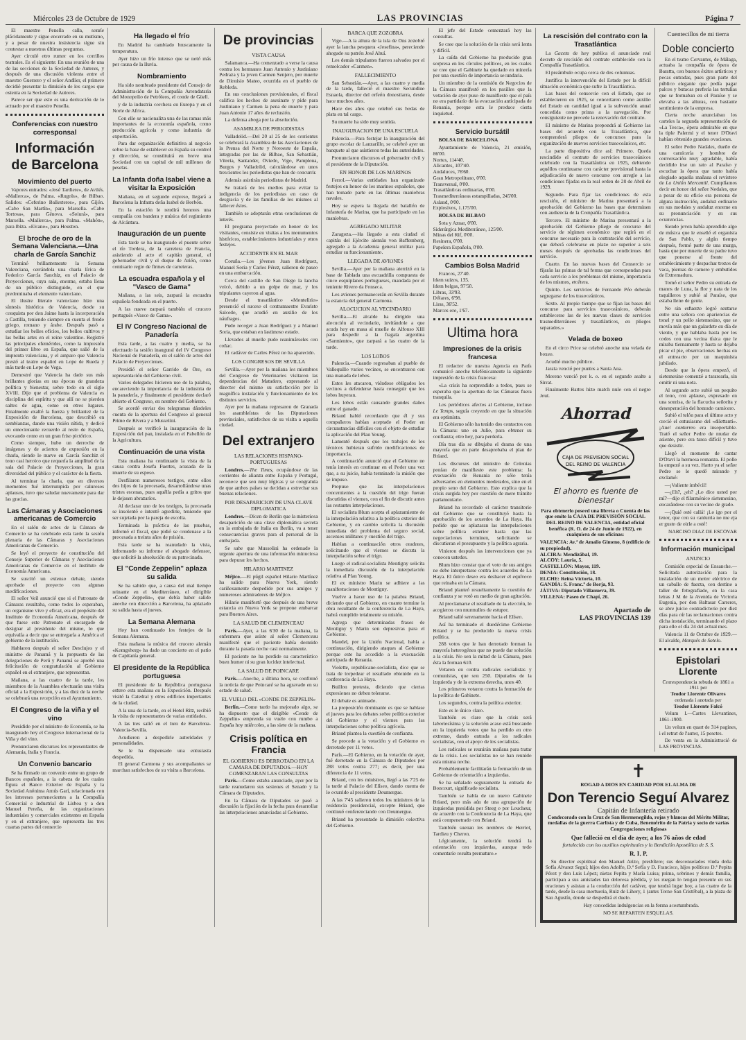Miércoles 23 de Octubre de 1929 LAS PROVINCIAS Página 7
El maestro Penella calla, sonríe plácidamente y sigue encerrado en su mutismo, y a pesar de nuestra insistencia sigue sin contestar a nuestras últimas preguntas.
Ayer circuló otro rumor en los corrillos teatrales. Es el siguiente: En una reunión de una de las secciones de la Sociedad de Autores, y después de una discusión violenta entre el maestro Guerrero y el señor Andlier, el primero decidió presentar la dimisión de los cargos que ostenta en la Sociedad de Autores.
Parece ser que esto es una derivación de lo actuado por el maestro Penella.
Conferencias con nuestro corresponsal
Información de Barcelona
Movimiento del puerto
Vapores entrados: «José Tardiere», de Avilés. «Mallorca», de Palma. «Rugols», de Bilbao. Salidos: «Ceferino Ballesteros», para Gijón. «Cabo San Martín», para Marsella. «Cabo Tortosa», para Génova. «Soiurá», para Marsella. «Mallorca», para Palma. «Mahón», para Ibiza. «Elcano», para Houston.
El broche de oro de la Semana Valenciana.—Una charla de García Sanchiz
Terminó brillantemente la Semana Valenciana, cerrándola una charla lírica de Federico García Sanchiz, en el Palacio de Proyecciones, cuya sala, enorme, estaba llena de un público distinguido, en el que predominaba el elemento valenciano.
El ilustre literato valenciano hizo una síntesis histórica de Valencia, desde su conquista por don Jaime hasta la incorporación a Castilla, teniendo siempre en cuenta el fondo griego, romano y árabe. Después pasó a estudiar los bellos oficios, los bellos cultivos y las bellas artes en el reino valentino. Registró las principales efemérides, como la impresión del primer libro en España, que salió de la imprenta valenciana, y el amparo que Valencia prestó al teatro español en Lope de Rueda y más tarde en Lope de Vega.
Demostró que Valencia ha dado sus más brillantes glorias en sus épocas de grandeza política y bienestar, sobre todo en el siglo XVIII. Dijo que el problema de Valencia es disciplina del espíritu y que allí no se pierden saltos de agua, como en otros lugares. Finalmente exaltó la fuerza y brillantez de la Exposición de Barcelona, que describió en semblanzas, dando una visión nítida, y dedicó un emocionante recuerdo al resto de España, evocando como en un gran friso pictórico.
Como siempre, hubo un derroche de imágenes y de aciertos de expresión en la charla, siendo lo nuevo en García Sanchiz el tono casi heroico que requería la amplitud de la sala del Palacio de Proyecciones, la gran diversidad del público y el carácter de la fiesta.
Al terminar la charla, que en diversos momentos fué interrumpida por calurosos aplausos, tuvo que saludar nuevamente para dar las gracias.
Las Cámaras y Asociaciones americanas de Comercio
En el salón de actos de la Cámara de Comercio se ha celebrado esta tarde la sesión plenaria de las Cámaras y Asociaciones Americanas de Comercio.
Se leyó el proyecto de constitución del Consejo Superior de Cámaras y Asociaciones Americanas de Comercio en el Instituto de Economía Americana.
Se suscitó un extenso debate, siendo aprobado el proyecto con algunas modificaciones.
El señor Veil anunció que si el Patronato de Cámaras resultaba, como todos lo esperaban, un organismo vivo y eficaz, era el propósito del Instituto de Economía Americana, después de que fuese este Patronato el encargado de designar al presidente del mismo, lo que equivalía a decir que se entregaría a América el gobierno de la institución.
Hablaron después el señor Desclujos y el ministro de Panamá y la propuesta de las delegaciones de Perú y Panamá se aprobó una felicitación de congratulación al Gobierno español en el extranjero, que representan.
Mañana, a las cuatro de la tarde, los miembros de la Asamblea efectuarán una visita oficial a la Exposición, y a las diez de la noche se celebrará una recepción en el Ayuntamiento.
El Congreso de la viña y el vino
Presidido por el ministro de Economía, se ha inaugurado hoy el Congreso Internacional de la Viña y del vino.
Pronunciaron discursos los representantes de Alemania, Italia y Francia.
Un Convenio bancario
Se ha firmado un convenio entre un grupo de Bancos españoles, a la cabeza de los cuales figura el Banco Exterior de España y la Sociedad Anónima Arnús Garí, relacionada con los intereses pertenecientes a la Compañía Comercial e Industrial de Lisboa y a don Manuel Pereña, de las organizaciones industriales y comerciales existentes en España y en el extranjero, que representa las tres cuartas partes del comercio
Ha llegado el frío
En Madrid ha cambiado bruscamente la temperatura.
Ayer hizo un frío intenso que se notó más por causa de la lluvia.
Nombramiento
Ha sido nombrado presidente del Consejo de Administración de la Compañía Arrendataria del Monopolio de Petróleos, el conde de Güell.
y de la industria corchera en Europa y en el Norte de Africa.
Con ello se nacionaliza una de las ramas más importantes de la economía española, como producción agrícola y como industria de exportación.
Para dar organización definitiva al negocio sobre la base de establecer en España su control y dirección, se constituirá en breve una Sociedad con un capital de mil millones de pesetas.
La Infanta doña Isabel viene a visitar la Exposición
Mañana, en el segundo expreso, llegará a Barcelona la Infanta doña Isabel de Borbón.
En la estación le rendirá honores una compañía con bandera y música del regimiento de Alcántara.
Inauguración de un puente
Esta tarde se ha inaugurado el puente sobre el río Tordera, de la carretera de Francia, asistiendo al acto el capitán general, el gobernador civil y el duque de Arión, como comisario regio de firmes de carreteras.
La escuadra española y el "Vasco de Gama"
Mañana, a las seis, zarpará la escuadra española fondeada en el puerto.
A las nueve zarpará también el crucero portugués «Vasco de Gama».
El IV Congreso Nacional de Panadería
Esta tarde, a las cuatro y media, se ha efectuado la sesión inaugural del IV Congreso Nacional de Panadería, en el salón de actos del Palacio de Proyecciones.
Presidió el señor Garrido de Oro, en representación del Gobierno civil.
Varios delegados hicieron uso de la palabra, encareciendo la importancia de la industria de la panadería, y finalmente el presidente declaró abierto el Congreso, en nombre del Gobierno.
Se acordó enviar dos telegramas dándoles cuenta de la apertura del Congreso al general Primo de Rivera y a Mussolini.
Después se verificó la inauguración de la Exposición del pan, instalada en el Pabellón de la Agricultura.
Continuación de una vista
Esta mañana ha continuado la vista de la causa contra Josefa Fuertes, acusada de la muerte de su esposo.
Desfilaron numerosos testigos, entre ellos dos hijos de la procesada, desarrollándose unas tristes escenas, pues aquélla pedía a gritos que le dejasen abrazarlos.
Al declarar uno de los testigos, la procesada se insolentó e intentó agredirle, teniendo que ser sujetada por la pareja de escolta.
Terminada la práctica de las pruebas, informó el fiscal, que pidió se condenase a la procesada a treinta años de prisión.
Esta tarde se ha reanudado la vista, informando su informe el abogado defensor, que solicitó la absolución de su patrocinada.
El "Conde Zeppelin" aplaza su salida
Se ha sabido que, a causa del mal tiempo reinante en el Mediterráneo, el dirigible «Conde Zeppelin», que debía haber salido anoche con dirección a Barcelona, ha aplazado su salida hasta el jueves.
La Semana Alemana
Hoy han continuado los festejos de la Semana Alemana.
Esta mañana la música del crucero alemán «Komgsberg» ha dado un concierto en el patio de Capitanía general.
El presidente de la República portuguesa
El presidente de la República portuguesa estuvo esta mañana en la Exposición. Después visitó la Catedral y otros edificios importantes de la ciudad.
A la una de la tarde, en el Hotel Ritz, recibió la visita de representantes de varias entidades.
A las tres salió en el tren de Barcelona-Valencia-Sevilla.
Acudieron a despedirle autoridades y personalidades.
Se le ha dispensado una entusiasta despedida.
El general Carmona y sus acompañantes se marchan satisfechos de su visita a Barcelona.
De provincias
VISTA CAUSA
Salamanca.—Ha comenzado a verse la causa contra los hermanos Juan Antonio y Justiniano Pedraza y la joven Carmen Senjero, por muerte de Dionisio Mateo, ocurrida en el pueblo de Robleda.
En sus conclusiones provisionales, el fiscal califica los hechos de asesinato y pide para Justiniano y Carmen la pena de muerte y para Juan Antonio 17 años de reclusión.
La defensa aboga por la absolución.
ASAMBLEA DE PERIODISTAS
Valladolid.—Del 20 al 25 de los corrientes se celebrará la Asamblea de las Asociaciones de la Prensa del Norte y Noroeste de España, integradas por las de Bilbao, San Sebastián, Vitoria, Santander, Oviedo, Vigo, Pamplona, Burgos y Valladolid, calculándose en unos trescientos los periodistas que han de concurrir.
Además asistirán periodistas de Madrid.
Se tratará de los medios para evitar la indigencia de los periodistas en caso de desgracia y de las familias de los mismos al fallecer éstos.
También se adoptarán otras conclusiones de interés.
El programa proyectado en honor de los visitantes, consiste en visitas a los monumentos históricos, establecimientos industriales y otros festejos.
ACCIDENTE EN EL MAR
Coruña.—Los jóvenes Juan Rodríguez, Manuel Soria y Carlos Pérez, salieron de paseo en una embarcación.
Cerca del castillo de San Diego la lancha volcó, debido a un golpe de mar, y los tripulantes cayeron al agua.
Desde el trasatlántico «Montelirio» presenció el suceso el contramaestre Evaristo Salcedo, que acudió en auxilio de los náufragos.
Pudo recoger a Juan Rodríguez y a Manuel Soria, que estaban en lastimoso estado.
Llevados al muelle pudo reanimárseles con coñac.
El cadáver de Carlos Pérez no ha aparecido.
LOS CONGRESOS DE SEVILLA
Sevilla.—Ayer por la mañana los miembros del Congreso de Veterinarios visitaron las dependencias del Matadero, expresando al director del mismo su satisfacción por la magnífica instalación y funcionamiento de los distintos servicios.
Ayer por la mañana regresaron de Granada los asambleístas de las Diputaciones provinciales, satisfechos de su visita a aquella ciudad.
Del extranjero
LAS RELACIONES HISPANO-PORTUGUESAS
Londres.—The Times, ocupándose de las corrientes de alianza entre España y Portugal, reconoce que son muy lógicas y se congratula de que ambos países se decidan a estrechar sus buenas relaciones.
POR DESAPARICION DE UNA CLAVE DIPLOMATICA
Londres.—Dicen de Berlín que la misteriosa desaparición de una clave diplomática secreta en la embajada de Italia en Berlín, va a tener consecuencias graves para el personal de la embajada.
Se sabe que Mussolini ha ordenado la urgente apertura de una información minuciosa para depurar los hechos.
HILARIO MARTINEZ
Méjico.—El púgil español Hilario Martínez ha salido para Nueva York, siendo cariñosamente despedido por sus amigos y numerosos admiradores de Méjico.
Hilario manifestó que después de una breve estancia en Nueva York se propone embarcar para Buenos Aires.
LA SALUD DE CLEMENCEAU
París.—Ayer, a las 6'30 de la mañana, la enfermera que asiste al señor Clemenceau manifestó que el paciente había dormido durante la pasada noche casi normalmente.
El paciente no ha perdido su característico buen humor ni su gran lucidez intelectual.
LA SALUD DE POINCARE
París.—Anoche, a última hora, se confirmó la noticia de que Poincaré se ha agravado en su estado de salud.
EL VUELO DEL «CONDE DE ZEPPELIN»
Berlín.—Como tardo ha mejorado algo, se ha dispuesto que el dirigible «Conde de Zeppelin» emprenda su vuelo con rumbo a España hoy miércoles, a las siete de la mañana.
Crisis política en Francia
EL GOBIERNO ES DERROTADO EN LA CAMARA DE DIPUTADOS.—HOY COMENZARAN LAS CONSULTAS
París.—Como estaba anunciado, ayer por la tarde reanudaron sus sesiones el Senado y la Cámara de Diputados.
En la Cámara de Diputados se pasó a discusión la fijación de la fecha para desarrollar las interpelaciones anunciadas al Gobierno.
BARCA QUE ZOZOBRA
Vigo.—A la altura de la isla de Ons zozobró ayer la lancha pesquera «Josefina», pereciendo ahogado su patrón José Ahuí.
Los demás tripulantes fueron salvados por el remolcador «Carmen».
FALLECIMIENTO
San Sebastián.—Ayer, a las cuatro y media de la tarde, falleció el maestro Secundino Esnaola, director del orfeón donostiarra, desde hace muchos años.
Hace dos años que celebró sus bodas de plata en tal cargo.
Su muerte ha sido muy sentida.
INAUGURACION DE UNA ESCUELA
Palencia.—Para festejar la inauguración del grupo escolar de Lanzarillo, se celebró ayer un banquete al que asistieron todas las autoridades.
Pronunciaron discursos el gobernador civil y el presidente de la Diputación.
EN HONOR DE LOS MARINOS
Ferrol.—Varias entidades han organizado festejos en honor de los marinos españoles, que han tomado parte en las últimas maniobras navales.
Hoy se espera la llegada del batallón de Infantería de Marina, que ha participado en las maniobras.
AGREGADO MILITAR
Zaragoza.—Ha llegado a esta ciudad el capitán del Ejército alemán von Baffemberg, agregado a la Academia general militar para estudiar su funcionamiento.
LLEGADA DE AVIONES
Sevilla.—Ayer por la mañana aterrizó en la base de Tablada una escuadrilla compuesta de cinco esquiplanos portugueses, mandada por el teniente Rivero da Fonseca.
Los aviones permanecerán en Sevilla durante la estancia del general Carmona.
ALOCUCION AL VECINDARIO
Sevilla.—El alcalde ha dirigido una alocución al vecindario, invitándole a que acuda hoy en masa al muelle de Alfonso XIII para despedir a la fragata argentina «Sarmiento», que zarpará a las cuatro de la tarde.
LOS LOBOS
Palencia.—Cuando regresaban al pueblo de Vallequillo varios vecinos, se encontraron con una manada de lobos.
Estos les atacaron, viéndose obligados los vecinos a defenderse hasta conseguir que los lobos huyeran.
Los lobos están causando grandes daños entre el ganado.
Briand habló recordando que él y sus compañeros habían aceptado el Poder en circunstancias difíciles con el objeto de estudiar la aplicación del Plan Young.
Lamentó después que los trabajos de los técnicos hubieran sufrido modificaciones de importancia.
A continuación anunció que el Gobierno no tenía interés en continuar en el Poder una vez que, a su juicio, había terminado la misión que se impuso.
Propuso que las interpelaciones concernientes a la cuestión del trigo fueran discutidas el viernes, con el fin de discutir antes las restantes interpelaciones.
El socialista Blum acepta el aplazamiento de la interpelación relativa a la política exterior del Gobierno, y en cambio solicita la discusión inmediata del problema del seguro social, ascensos militares y cuestión del trigo.
Hablan a continuación otros oradores, solicitando que el viernes se discuta la interpelación sobre el trigo.
Luego el radical-socialista Montigny solicita la inmediata discusión de la interpelación relativa al Plan Young.
El ex ministro Marin se adhiere a las manifestaciones de Montigny.
Vuelve a hacer uso de la palabra Briand, diciendo que el Gobierno, en cuanto termine la obra resultante de la conferencia de La Haya, habrá cumplido totalmente su misión.
Agrega que determinadas frases de Montigny y Marin son depresivas para el Gobierno.
Mandel, por la Unión Nacional, habla a continuación, dirigiendo ataques al Gobierno porque este ha accedido a la evacuación anticipada de Renania.
Violette, republicano-socialista, dice que se trata de torpedear el resultado obtenido en la conferencia de La Haya.
Buillon protesta, diciendo que ciertas expresiones no deben tolerarse.
El debate es animado.
La proposición dominante es que se hablase el jueves para los debates sobre política exterior del Gobierno y el viernes para las interpelaciones sobre política agrícola.
Briand plantea la cuestión de confianza.
Se procede a la votación y el Gobierno es derrotado por 11 votos.
París.—El Gobierno, en la votación de ayer, fué derrotado en la Cámara de Diputados por 288 votos contra 277; es decir, por una diferencia de 11 votos.
Briand, con los ministros, llegó a las 7'25 de la tarde al Palacio del Elíseo, dando cuenta de lo ocurrido al presidente Doumergue.
A las 7'45 salieron todos los ministros de la residencia presidencial, excepto Briand, que continuó conferenciando con Doumergue.
Briand ha presentado la dimisión colectiva del Gobierno.
El jefe del Estado comenzará hoy las consultas.
Se cree que la solución de la crisis será lenta y difícil.
La caída del Gobierno ha producido gran sorpresa en los círculos políticos, en los cuales se cree que el Gabinete ha quedado en minoría por una cuestión de importancia secundaria.
Un miembro de la comisión de Negocios de la Cámara manifestó en los pasillos que la votación de ayer puso de manifiesto que el país no era partidario de la evacuación anticipada de Renania, porque esta le produce cierta inquietud.
Servicio bursátil
BOLSA DE BARCELONA
Ayuntamiento de Valencia, 21 emisión, 86'00.
Nortes, 114'40.
Alicantes, 107'40.
Andaluces, 76'60.
Gran Metropolitano, 0'00.
Transversal, 0'00.
Trasatlánticas ordinarias, 0'00.
Trasmediterráneas estampilladas, 245'00.
Asland, 0'00.
Explosivos, 1.175'00.
BOLSA DE BILBAO
Sota y Aznar, 0'00.
Siderúrgica Mediterráneo, 125'00.
Minas del Rif, 0'00.
Resinera, 0'00.
Papelera Española, 0'00.
Cambios Bolsa Madrid
Francos, 27'40.
Idem suizos, 135.
Idem belgas, 97'50.
Libras, 33'93.
Dólares, 6'98.
Liras, 36'52.
Marcos oro, 1'67.
Ultima hora
Impresiones de la crisis francesa
El redactor de nuestra Agencia en París comunicó anoche telefónicamente la siguiente impresión de la crisis francesa:
«La crisis ha sorprendido a todos, pues se esperaba que la apertura de las Cámaras fuera tranquila.
Los periódicos afectos al Gobierno, incluso Le Temps, seguía creyendo en que la situación era optimista.
El Gobierno sólo ha tenido dos contactos con la Cámara: uno en Julio, para obtener su confianza; otro hoy, para perderla.
Día tras día se dibujaba el drama de una mayoría que en parte desaprobaba el plan de Briand.
Los discursos del ministro de Colonias ponían de manifiesto este problema: la evacuación de Renania no sólo tenía adversarios en elementos moderados, sino en el propio seno del Gobierno. Esto explica que la crisis surgida hoy por cuestión de mero trámite parlamentario.
Briand ha recordado el carácter transitorio del Gobierno que se constituyó hasta la aprobación de los acuerdos de La Haya. Ha pedido que se aplazaran las interpelaciones sobre política exterior hasta que las negociaciones terminen, solicitando se discutieran el presupuesto y la política agraria.
Vinieron después las intervenciones que ya conocen ustedes.
Blum hizo constar que el voto de sus amigos no debe interpretarse contra los acuerdos de La Haya. El único deseo era deshacer el equívoco que reinaba en la Cámara.
Briand planteó resueltamente la cuestión de confianza y se votó en medio de gran agitación.
Al proclamarse el resultado de la elección, lo acogieron con murmullos de estupor.
Briand salió serenamente hacia el Elíseo.
Así ha terminado el duodécimo Gobierno Briand y se ha producido la nueva crisis política.
288 votos que le han derrotado forman la mayoría heterogénea que no puede dar solución a la crisis. No son la mitad de la Cámara, pues ésta la forman 610.
Votaron en contra radicales socialistas y comunistas, que son 250. Diputados de la izquierda y de la extrema derecha, unos 40.
Los primeros votaron contra la formación de la política de Gabinete.
Los segundos, contra la política exterior.
Esto es lo único claro.
También es claro que la crisis será laboriosísima y la solución acaso está buscando en la izquierda votos que ha perdido en otro extremo, dando entrada a los radicales socialistas, con el apoyo de los socialistas.
Los radicales se reunirán mañana para tratar de la crisis. Los socialistas no se han reunido esta misma noche.
Probablemente facilitarán la formación de un Gobierno de orientación a izquierdas.
Se ha señalado seguramente la entrada de Boncourt, significado socialista.
También se habla de un nuevo Gabinete Briand, pero más aún de una agrupación de izquierdas presidida por Steeg o por Loucheur, de acuerdo con la Conferencia de La Haya, que está compenetrado con Briand.
También suenan los nombres de Herriot, Tardieu y Cheron.
Lógicamente, la solución tendrá la orientación con izquierdas, aunque todo comentario resulta prematuro.»
La rescisión del contrato con la Trasatlántica
La Gaceta de hoy publica el anunciado real decreto de rescisión del contrato establecido con la Compañía Trasatlántica.
El preámbulo ocupa cerca de dos columnas.
Justifica la intervención del Estado por la difícil situación económica que sufre la Trasatlántica.
Las bases del consorcio con el Estado, que se establecieron en 1925, se concertaron como auxilio del Estado en cantidad igual a la subvención anual concedida como prima a la navegación. Por consiguiente no procede la renovación del contrato.
El ministro de Marina propondrá al Gobierno las bases del acuerdo con la Trasatlántica, que comprenderá pliegos de concursos para la organización de nuevos servicios trasoceánicos, etc.
La parte dispositiva dice así: Primero. Queda rescindido el contrato de servicios trasoceánicos celebrado con la Trasatlántica en 1925, debiendo aquéllos continuarse con carácter provisional hasta la adjudicación de nuevo concurso con arreglo a las condiciones fijadas en la real orden de 28 de Abril de 1929.
Segundo. Para fijar las condiciones de esta rescisión, el ministro de Marina presentará a la aprobación del Gobierno las bases que determinen con audiencia de la Compañía Trasatlántica.
Tercero. El ministro de Marina presentará a la aprobación del Gobierno pliego de concurso del servicio de régimen económico que regirá en el concurso necesario para la contratación del servicio, que deberá celebrarse en plazo no superior a seis meses después de aprobadas las condiciones del servicio.
Cuarto. En las nuevas bases del Consorcio se fijarán las primas de tal forma que correspondan para cada servicio a los problemas del mismo, importancia de los mismos, etcétera.
Quinto. Los servicios de Fernando Póo deberán segregarse de los trasoceánicos.
Sexto. Al propio tiempo que se fijan las bases del concurso para servicios trasoceánicos, deberán establecerse las de los nuevas clases de servicios trasmediterráneos y trasatlánticos, en pliegos separados.»
Velada de boxeo
En el circo Price se celebró anoche una velada de boxeo.
Acudió mucho público.
Jarata venció por puntos a Santa Ana.
Moreno venció por k. o. en el segundo asalto a Sirrat.
Finalmente Bartos hizo match nulo con el negro Jout.
Ahorrad
CAJA DE PREVISION SOCIAL
DEL REINO DE VALENCIA
El ahorro es fuente de bienestar
Para obtenerlo poseed una libreta o Cuenta de las que emite la CAJA DE PREVISIÓN SOCIAL DEL REINO DE VALENCIA, entidad oficial benéfica (R. O. de 24 de Junio de 1922), en cualquiera de sus oficinas:
VALENCIA: Av.ª de Amalio Gimeno, 8 (edificio de su propiedad).
ALCIRA: Mendizábal, 19.
ALCOY: Lauria, 5.
CASTELLÓN: Mayor, 119.
DENIA: Constitución, 18.
ELCHE: Reina Victoria, 10.
GANDÍA: S. Franc.º de Borja, 93.
JÁTIVA: Diputado Villanueva, 39.
VILLENA: Paseo de Chapí, 26.
Apartado de
LAS PROVINCIAS 139
Cuentecillos de mi tierra
Doble concierto
En el teatro Cervantes, de Málaga, actuaba la compañía de ópera de Baratta, con buenos éxitos artísticos y pocas entradas, pues gran parte del público elegante que podía pagar palcos y butacas prefería las tertulias que se formaban en el Paraíso y se elevaba a las alturas, con bastante sentimiento de la empresa.
Cierta noche anunciaban los carteles la segunda representación de «La Tosca», ópera admirable en que la tiple Palermi y el tenor D'Otavi habían obtenido grandes ovaciones.
El señor Pedro Nadales, dueño de una carnicería y hombre de conversación muy agradable, había decidido irse un rato al Paraíso y escuchar la ópera que tanto había elogiado aquella mañana el revistero de La Unión Mercantil. Cumplíamos decir en honor del señor Nodales, que a pesar de su oficio era persona de alguna instrucción, andaluz ordinario en sus modales y andaluz enorme en su pronunciación y en sus ocurrencias.
Siendo joven había aprendido algo de música que le enseñó el organista de San Pablo, y algún tiempo después, formó parte de una murga, hasta que por muerte de su padre tuvo que ponerse al frente del establecimiento y despachar trozos de vaca, piernas de carnero y embutidos de Extremadura.
Tomó el señor Pedro su entrada de manos de Luna, la flor y nata de los taquilleros y subió al Paraíso, que estaba lleno de gente.
No sin esfuerzo logró sentarse entre una señora con apariencias de tonel y un pollo sietemesino, que se movía más que un galardete en día de viento, y que hablaba hasta por los codos con una vecina tísica que le miraba tiernamente y hasta se dejaba picar el pie, observaciones hechas en el entreacto por un maquinista jubilado.
Desde que la ópera empezó, el sietemesino comenzó a tararearla, sin omitir ni una nota.
Al segundo acto subió un poquito el tono, con aplauso, expresado en una sonrisa, de la flacucha señorita y desesperación del honrado carnicero.
Subió el telón para el último acto y creció el entusiasmo del «dilettanti». ¡Aue! canturreo era insoportable. Trató el señor Pedro de mudar de asiento, pero era tarea difícil y tuvo que desistir.
Llegó el momento de cantar D'Otavi la hermosa romanza. El pollo la empezó a su vez. Harto ya el señor Pedro se le quedó mirando y exclamó:
—¡Valiente imbécil!
—¿Eh?, ¿eh? ¿Lo dice usted por mí?—dijo el filarmónico sietemesino, encarándose con su vecino de grado.
—¡Quié osté callá! ¡Lo igo por el tenor, que con su canturria no me eja er gusto de oirle a osté!
NARCISO DIAZ DE ESCOVAR
Información municipal
ANUNCIO
Comisión especial de Ensanche.—Solicitada autorización para la instalación de un motor eléctrico de un caballo de fuerza, con destino a taller de fotografiado, en la casa letras J M de la Avenida de Victoria Eugenia, por don Baltasar Carreres, se abre juicio contradictorio por diez días para oír las reclamaciones contra dicha instalación, terminando el plazo para ello el día 24 del actual mes.
Valencia 11 de Octubre de 1929.—El alcalde, Marqués de Sotelo.
Epistolari Llorente
Correspondencia rebuda de 1861 a 1911 per
Teodor Llorente Olivares
ordenada i anotada per
Teodor Llorente Falcó
Volum I.—Cartes Llevantines, 1861-1900.
Un volum en quart de 314 pagines, i el retrat de l'autor, 15 pesetes.
De venta en la Administració de LAS PROVINCIAS.
✝
ROGAD A DIOS EN CARIDAD POR EL ALMA DE
Don Terencio Seguí Alvarez
Capitán de Infantería retirado
Condecorado con la Cruz de San Hermenegildo, rojas y blancas del Mérito Militar, medallas de la guerra Carlista y de Cuba, Benemérito de la Patria y socio de varias Congregaciones religiosas
Que falleció en el día de ayer, a los 76 años de edad
fortalecido con los auxilios espirituales y la Bendición Apostólica de S. S.
R. I. P.
Su director espiritual don Manuel Arizo, presbítero; sus desconsolados viuda doña Sofía Alvarez Seguí; hijos don Adolfo, D.ª Sofía y D. Francisco, hijos políticos D.ª Pepita Pérez y don Luis López; nietas Pepita y María Luisa; prima, sobrinos y demás familia, participan a sus amistades tan dolorosa pérdida, y les ruegan lo tengan presente en sus oraciones y asistan a la conducción del cadáver, que tendrá lugar hoy, a las cuatro de la tarde, desde la casa mortuoria, Ruiz de Lihory, 1 (antes Torno San Cristóbal), a la plaza de San Agustín, donde se despedirá el duelo.
Hay concedidas indulgencias en la forma acostumbrada.
NO SE REPARTEN ESQUELAS.